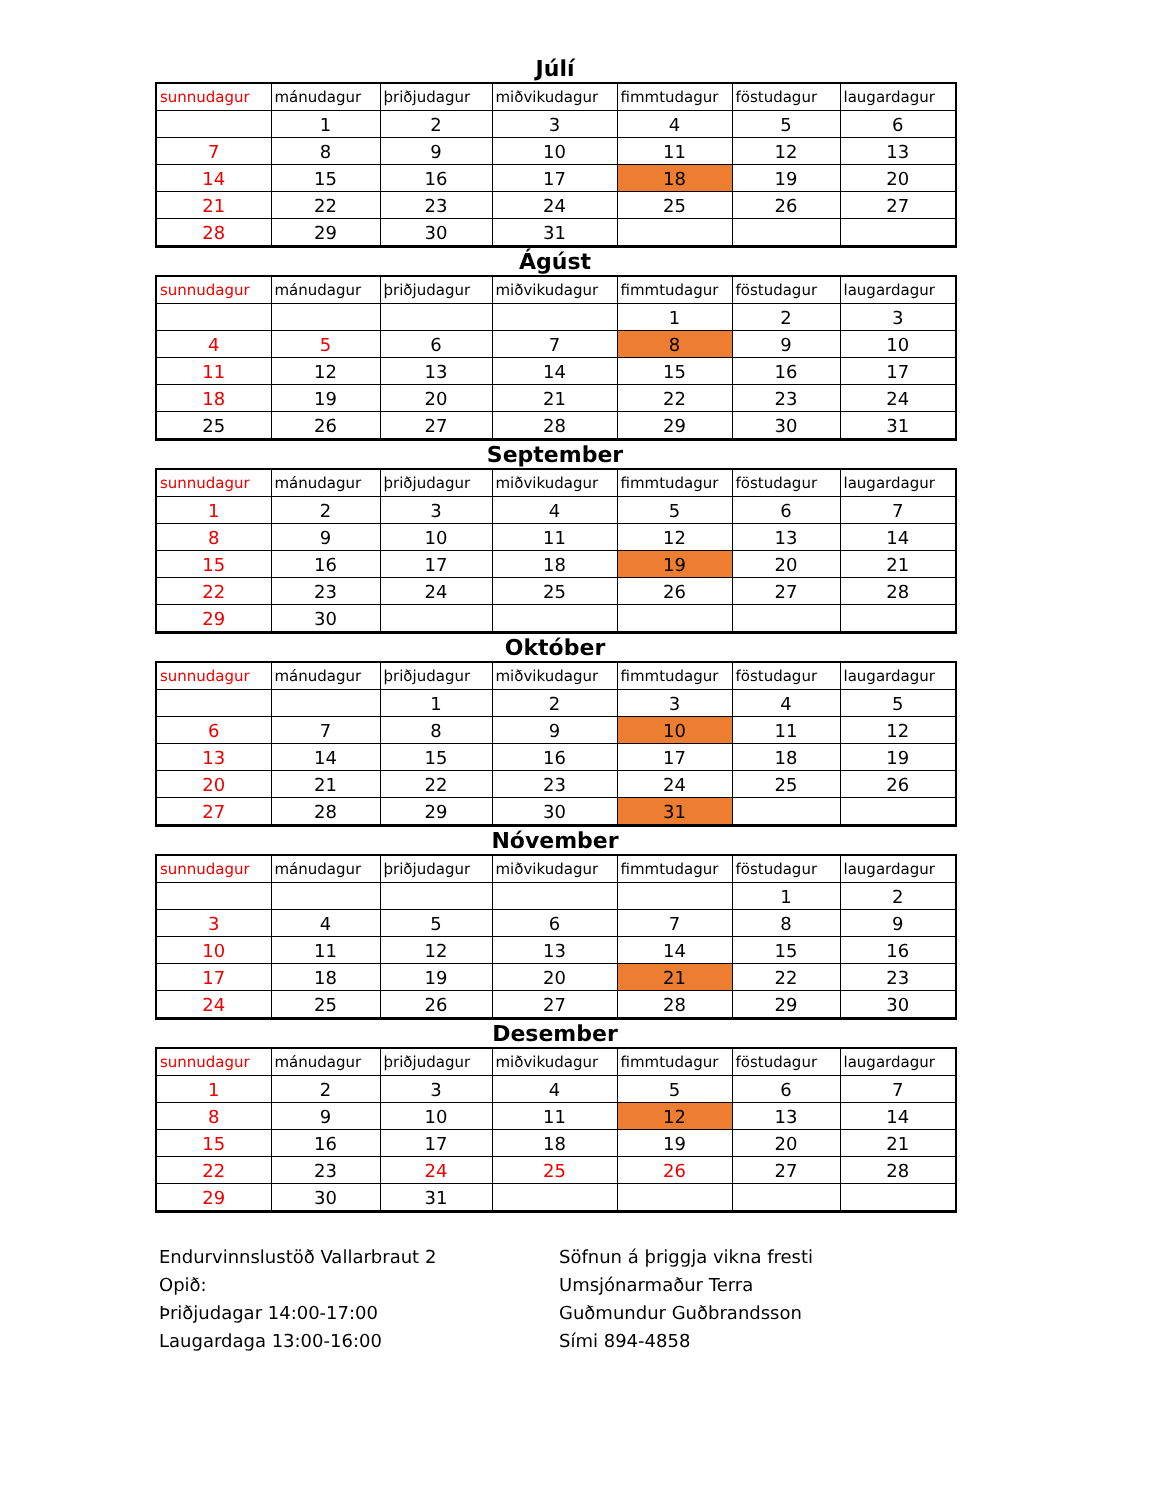Júlí
| sunnudagur | mánudagur | þriðjudagur | miðvikudagur | fimmtudagur | föstudagur | laugardagur |
| --- | --- | --- | --- | --- | --- | --- |
| | 1 | 2 | 3 | 4 | 5 | 6 |
| 7 | 8 | 9 | 10 | 11 | 12 | 13 |
| 14 | 15 | 16 | 17 | 18 | 19 | 20 |
| 21 | 22 | 23 | 24 | 25 | 26 | 27 |
| 28 | 29 | 30 | 31 | | | |
Ágúst
| sunnudagur | mánudagur | þriðjudagur | miðvikudagur | fimmtudagur | föstudagur | laugardagur |
| --- | --- | --- | --- | --- | --- | --- |
| | | | | 1 | 2 | 3 |
| 4 | 5 | 6 | 7 | 8 | 9 | 10 |
| 11 | 12 | 13 | 14 | 15 | 16 | 17 |
| 18 | 19 | 20 | 21 | 22 | 23 | 24 |
| 25 | 26 | 27 | 28 | 29 | 30 | 31 |
September
| sunnudagur | mánudagur | þriðjudagur | miðvikudagur | fimmtudagur | föstudagur | laugardagur |
| --- | --- | --- | --- | --- | --- | --- |
| 1 | 2 | 3 | 4 | 5 | 6 | 7 |
| 8 | 9 | 10 | 11 | 12 | 13 | 14 |
| 15 | 16 | 17 | 18 | 19 | 20 | 21 |
| 22 | 23 | 24 | 25 | 26 | 27 | 28 |
| 29 | 30 | | | | | |
Október
| sunnudagur | mánudagur | þriðjudagur | miðvikudagur | fimmtudagur | föstudagur | laugardagur |
| --- | --- | --- | --- | --- | --- | --- |
| | | 1 | 2 | 3 | 4 | 5 |
| 6 | 7 | 8 | 9 | 10 | 11 | 12 |
| 13 | 14 | 15 | 16 | 17 | 18 | 19 |
| 20 | 21 | 22 | 23 | 24 | 25 | 26 |
| 27 | 28 | 29 | 30 | 31 | | |
Nóvember
| sunnudagur | mánudagur | þriðjudagur | miðvikudagur | fimmtudagur | föstudagur | laugardagur |
| --- | --- | --- | --- | --- | --- | --- |
| | | | | | 1 | 2 |
| 3 | 4 | 5 | 6 | 7 | 8 | 9 |
| 10 | 11 | 12 | 13 | 14 | 15 | 16 |
| 17 | 18 | 19 | 20 | 21 | 22 | 23 |
| 24 | 25 | 26 | 27 | 28 | 29 | 30 |
Desember
| sunnudagur | mánudagur | þriðjudagur | miðvikudagur | fimmtudagur | föstudagur | laugardagur |
| --- | --- | --- | --- | --- | --- | --- |
| 1 | 2 | 3 | 4 | 5 | 6 | 7 |
| 8 | 9 | 10 | 11 | 12 | 13 | 14 |
| 15 | 16 | 17 | 18 | 19 | 20 | 21 |
| 22 | 23 | 24 | 25 | 26 | 27 | 28 |
| 29 | 30 | 31 | | | | |
Endurvinnslustöð Vallarbraut 2
Opið:
Þriðjudagar 14:00-17:00
Laugardaga 13:00-16:00
Söfnun á þriggja vikna fresti
Umsjónarmaður Terra
Guðmundur Guðbrandsson
Sími 894-4858